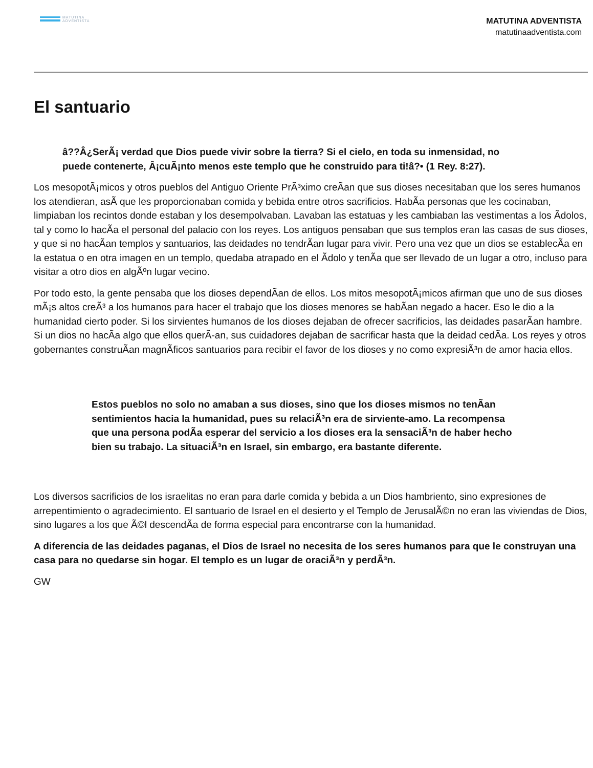MATUTINA
ADVENTISTA
MATUTINA ADVENTISTA
matutinaadventista.com
El santuario
â??Â¿SerÃ¡ verdad que Dios puede vivir sobre la tierra? Si el cielo, en toda su inmensidad, no puede contenerte, Â¡cuÃ¡nto menos este templo que he construido para ti!â?• (1 Rey. 8:27).
Los mesopotÃ¡micos y otros pueblos del Antiguo Oriente PrÃ³ximo creÃan que sus dioses necesitaban que los seres humanos los atendieran, asÃ que les proporcionaban comida y bebida entre otros sacrificios. HabÃa personas que les cocinaban, limpiaban los recintos donde estaban y los desempolvaban. Lavaban las estatuas y les cambiaban las vestimentas a los Ãdolos, tal y como lo hacÃa el personal del palacio con los reyes. Los antiguos pensaban que sus templos eran las casas de sus dioses, y que si no hacÃan templos y santuarios, las deidades no tendrÃan lugar para vivir. Pero una vez que un dios se establecÃa en la estatua o en otra imagen en un templo, quedaba atrapado en el Ãdolo y tenÃa que ser llevado de un lugar a otro, incluso para visitar a otro dios en algÃºn lugar vecino.
Por todo esto, la gente pensaba que los dioses dependÃan de ellos. Los mitos mesopotÃ¡micos afirman que uno de sus dioses mÃ¡s altos creÃ³ a los humanos para hacer el trabajo que los dioses menores se habÃan negado a hacer. Eso le dio a la humanidad cierto poder. Si los sirvientes humanos de los dioses dejaban de ofrecer sacrificios, las deidades pasarÃan hambre. Si un dios no hacÃa algo que ellos querÃ-an, sus cuidadores dejaban de sacrificar hasta que la deidad cedÃa. Los reyes y otros gobernantes construÃan magnÃficos santuarios para recibir el favor de los dioses y no como expresiÃ³n de amor hacia ellos.
Estos pueblos no solo no amaban a sus dioses, sino que los dioses mismos no tenÃan sentimientos hacia la humanidad, pues su relaciÃ³n era de sirviente-amo. La recompensa que una persona podÃa esperar del servicio a los dioses era la sensaciÃ³n de haber hecho bien su trabajo. La situaciÃ³n en Israel, sin embargo, era bastante diferente.
Los diversos sacrificios de los israelitas no eran para darle comida y bebida a un Dios hambriento, sino expresiones de arrepentimiento o agradecimiento. El santuario de Israel en el desierto y el Templo de JerusalÃ©n no eran las viviendas de Dios, sino lugares a los que Ã©l descendÃa de forma especial para encontrarse con la humanidad.
A diferencia de las deidades paganas, el Dios de Israel no necesita de los seres humanos para que le construyan una casa para no quedarse sin hogar. El templo es un lugar de oraciÃ³n y perdÃ³n.
GW